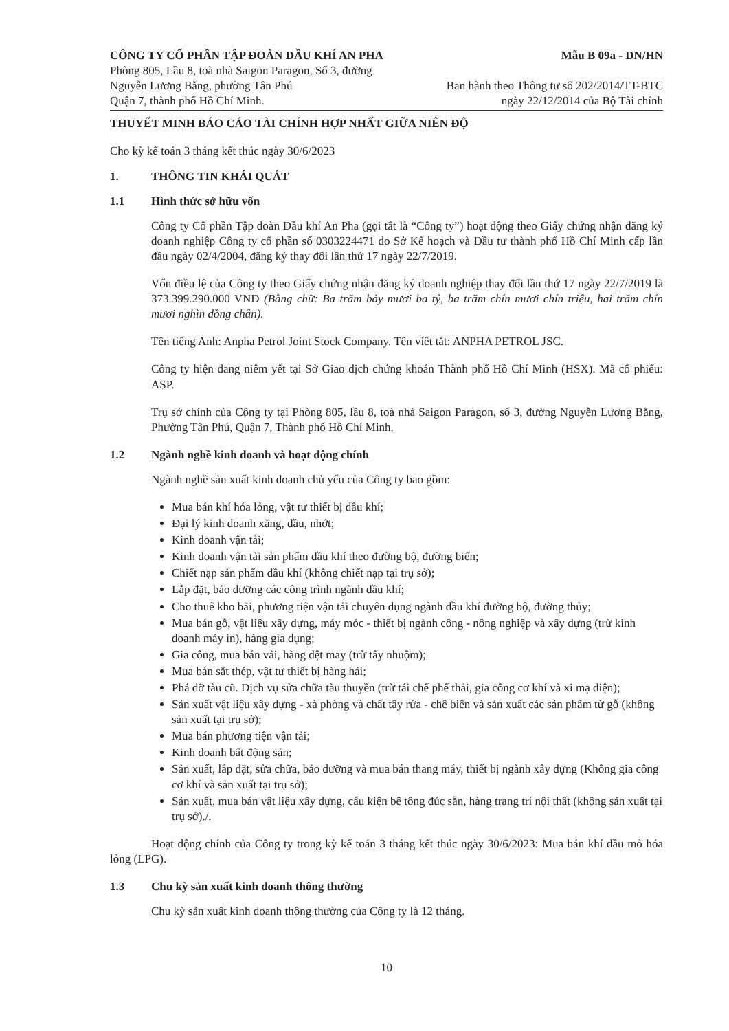CÔNG TY CỔ PHẦN TẬP ĐOÀN DẦU KHÍ AN PHA
Phòng 805, Lầu 8, toà nhà Saigon Paragon, Số 3, đường
Nguyễn Lương Bằng, phường Tân Phú
Quận 7, thành phố Hồ Chí Minh.
Mẫu B 09a - DN/HN
Ban hành theo Thông tư số 202/2014/TT-BTC
ngày 22/12/2014 của Bộ Tài chính
THUYẾT MINH BÁO CÁO TÀI CHÍNH HỢP NHẤT GIỮA NIÊN ĐỘ
Cho kỳ kế toán 3 tháng kết thúc ngày 30/6/2023
1. THÔNG TIN KHÁI QUÁT
1.1 Hình thức sở hữu vốn
Công ty Cổ phần Tập đoàn Dầu khí An Pha (gọi tắt là “Công ty”) hoạt động theo Giấy chứng nhận đăng ký doanh nghiệp Công ty cổ phần số 0303224471 do Sở Kế hoạch và Đầu tư thành phố Hồ Chí Minh cấp lần đầu ngày 02/4/2004, đăng ký thay đổi lần thứ 17 ngày 22/7/2019.
Vốn điều lệ của Công ty theo Giấy chứng nhận đăng ký doanh nghiệp thay đổi lần thứ 17 ngày 22/7/2019 là 373.399.290.000 VND (Bằng chữ: Ba trăm bảy mươi ba tỷ, ba trăm chín mươi chín triệu, hai trăm chín mươi nghìn đồng chẵn).
Tên tiếng Anh: Anpha Petrol Joint Stock Company. Tên viết tắt: ANPHA PETROL JSC.
Công ty hiện đang niêm yết tại Sở Giao dịch chứng khoán Thành phố Hồ Chí Minh (HSX). Mã cổ phiếu: ASP.
Trụ sở chính của Công ty tại Phòng 805, lầu 8, toà nhà Saigon Paragon, số 3, đường Nguyễn Lương Bằng, Phường Tân Phú, Quận 7, Thành phố Hồ Chí Minh.
1.2 Ngành nghề kinh doanh và hoạt động chính
Ngành nghề sản xuất kinh doanh chủ yếu của Công ty bao gồm:
Mua bán khí hóa lỏng, vật tư thiết bị dầu khí;
Đại lý kinh doanh xăng, dầu, nhớt;
Kinh doanh vận tải;
Kinh doanh vận tải sản phẩm dầu khí theo đường bộ, đường biển;
Chiết nạp sản phẩm dầu khí (không chiết nạp tại trụ sở);
Lắp đặt, bảo dưỡng các công trình ngành dầu khí;
Cho thuê kho bãi, phương tiện vận tải chuyên dụng ngành dầu khí đường bộ, đường thủy;
Mua bán gỗ, vật liệu xây dựng, máy móc - thiết bị ngành công - nông nghiệp và xây dựng (trừ kinh doanh máy in), hàng gia dụng;
Gia công, mua bán vải, hàng dệt may (trừ tẩy nhuộm);
Mua bán sắt thép, vật tư thiết bị hàng hải;
Phá dỡ tàu cũ. Dịch vụ sửa chữa tàu thuyền (trừ tái chế phế thải, gia công cơ khí và xi mạ điện);
Sản xuất vật liệu xây dựng - xà phòng và chất tẩy rửa - chế biến và sản xuất các sản phẩm từ gỗ (không sản xuất tại trụ sở);
Mua bán phương tiện vận tải;
Kinh doanh bất động sản;
Sản xuất, lắp đặt, sửa chữa, bảo dưỡng và mua bán thang máy, thiết bị ngành xây dựng (Không gia công cơ khí và sản xuất tại trụ sở);
Sản xuất, mua bán vật liệu xây dựng, cấu kiện bê tông đúc sẵn, hàng trang trí nội thất (không sản xuất tại trụ sở)./.
Hoạt động chính của Công ty trong kỳ kế toán 3 tháng kết thúc ngày 30/6/2023: Mua bán khí dầu mỏ hóa lỏng (LPG).
1.3 Chu kỳ sản xuất kinh doanh thông thường
Chu kỳ sản xuất kinh doanh thông thường của Công ty là 12 tháng.
10